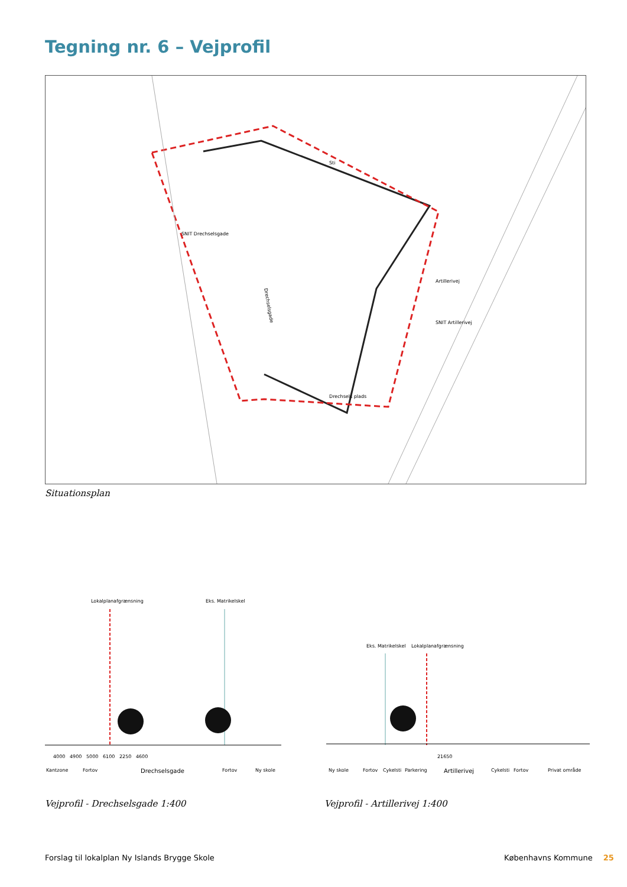Tegning nr. 6 – Vejprofil
Drechselsgade
SNIT Drechselsgade
Artillerivej
SNIT Artillerivej
Drechsels plads
Sti
Situationsplan
Lokalplanafgrænsning Eks. Matrikelskel
4000 4900 5000 6100 2250 4600
Kantzone Fortov Drechselsgade Fortov Ny skole
Vejprofil - Drechselsgade 1:400
Eks. Matrikelskel Lokalplanafgrænsning
21650
Ny skole Fortov Cykelsti Parkering Artillerivej Cykelsti Fortov Privat område
Vejprofil - Artillerivej 1:400
Forslag til lokalplan Ny Islands Brygge Skole
Københavns Kommune 25